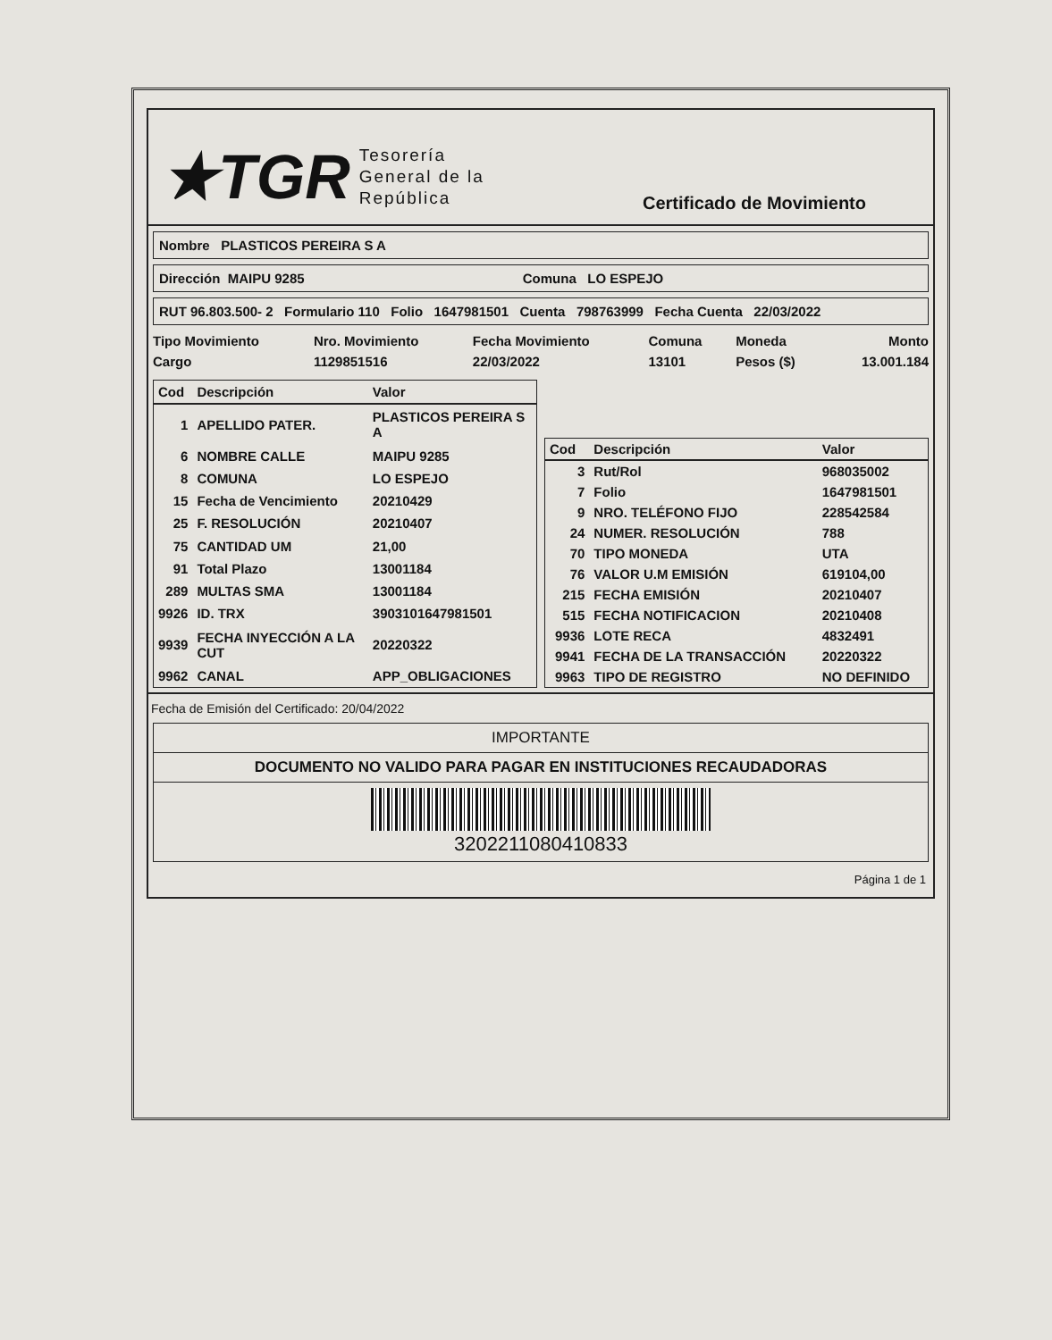★TGR Tesorería
General de la
República
Certificado de Movimiento
Nombre PLASTICOS PEREIRA S A
Dirección MAIPU 9285 Comuna LO ESPEJO
RUT 96.803.500- 2 Formulario 110 Folio 1647981501 Cuenta 798763999 Fecha Cuenta 22/03/2022
| Tipo Movimiento | Nro. Movimiento | Fecha Movimiento | Comuna | Moneda | Monto |
| --- | --- | --- | --- | --- | --- |
| Cargo | 1129851516 | 22/03/2022 | 13101 | Pesos ($) | 13.001.184 |
| Cod | Descripción | Valor |
| --- | --- | --- |
| 1 | APELLIDO PATER. | PLASTICOS PEREIRA S A |
| 6 | NOMBRE CALLE | MAIPU 9285 |
| 8 | COMUNA | LO ESPEJO |
| 15 | Fecha de Vencimiento | 20210429 |
| 25 | F. RESOLUCIÓN | 20210407 |
| 75 | CANTIDAD UM | 21,00 |
| 91 | Total Plazo | 13001184 |
| 289 | MULTAS SMA | 13001184 |
| 9926 | ID. TRX | 3903101647981501 |
| 9939 | FECHA INYECCIÓN A LA CUT | 20220322 |
| 9962 | CANAL | APP_OBLIGACIONES |
| Cod | Descripción | Valor |
| --- | --- | --- |
| 3 | Rut/Rol | 968035002 |
| 7 | Folio | 1647981501 |
| 9 | NRO. TELÉFONO FIJO | 228542584 |
| 24 | NUMER. RESOLUCIÓN | 788 |
| 70 | TIPO MONEDA | UTA |
| 76 | VALOR U.M EMISIÓN | 619104,00 |
| 215 | FECHA EMISIÓN | 20210407 |
| 515 | FECHA NOTIFICACION | 20210408 |
| 9936 | LOTE RECA | 4832491 |
| 9941 | FECHA DE LA TRANSACCIÓN | 20220322 |
| 9963 | TIPO DE REGISTRO | NO DEFINIDO |
Fecha de Emisión del Certificado: 20/04/2022
IMPORTANTE
DOCUMENTO NO VALIDO PARA PAGAR EN INSTITUCIONES RECAUDADORAS
3202211080410833
Página 1 de 1